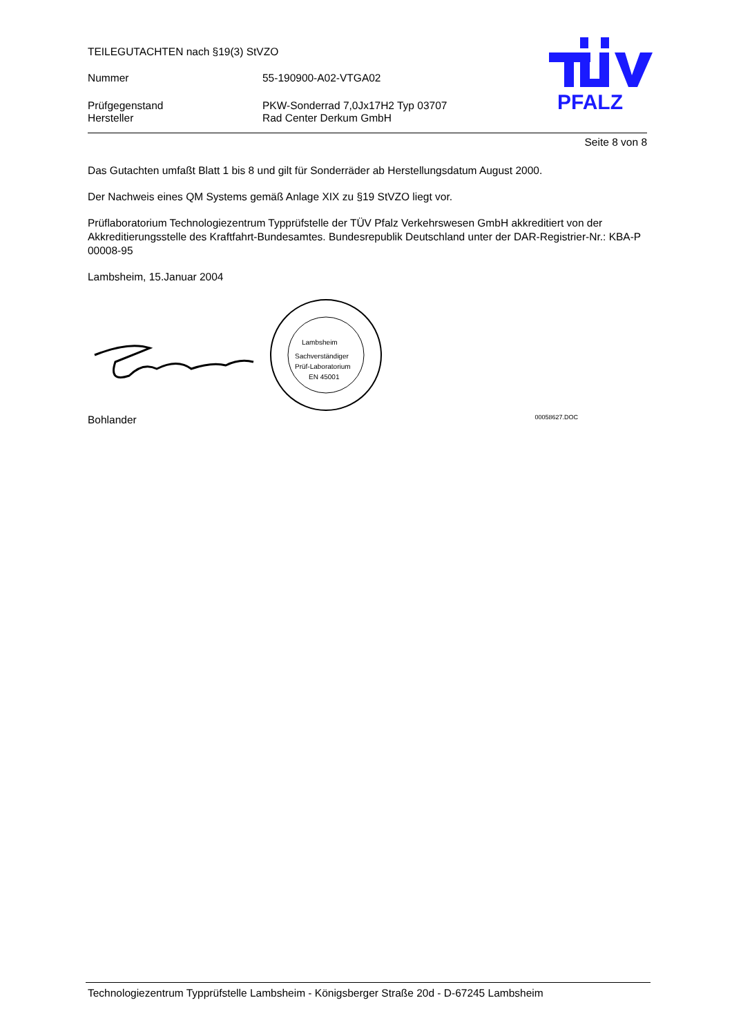PFALZ
TEILEGUTACHTEN nach §19(3) StVZO
Nummer 55-190900-A02-VTGA02
Prüfgegenstand PKW-Sonderrad 7,0Jx17H2 Typ 03707
Hersteller Rad Center Derkum GmbH
Seite 8 von 8
Das Gutachten umfaßt Blatt 1 bis 8 und gilt für Sonderräder ab Herstellungsdatum August 2000.
Der Nachweis eines QM Systems gemäß Anlage XIX zu §19 StVZO liegt vor.
Prüflaboratorium Technologiezentrum Typprüfstelle der TÜV Pfalz Verkehrswesen GmbH akkreditiert von der Akkreditierungsstelle des Kraftfahrt-Bundesamtes. Bundesrepublik Deutschland unter der DAR-Registrier-Nr.: KBA-P 00008-95
Lambsheim, 15.Januar 2004
Lambsheim
Sachverständiger
Prüf-Laboratorium
EN 45001
Bohlander 00058627.DOC
Technologiezentrum Typprüfstelle Lambsheim - Königsberger Straße 20d - D-67245 Lambsheim